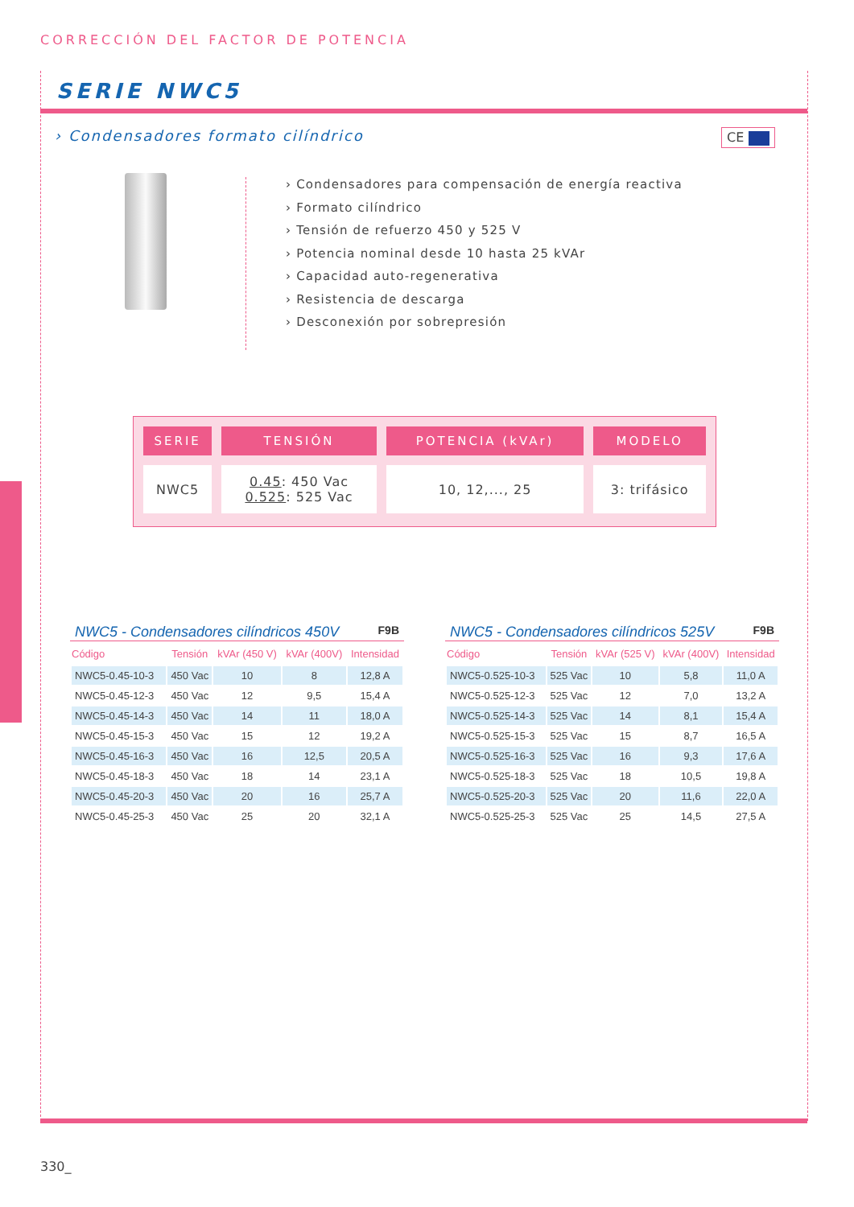CORRECCIÓN DEL FACTOR DE POTENCIA
SERIE NWC5
› Condensadores formato cilíndrico
CE
› Condensadores para compensación de energía reactiva
› Formato cilíndrico
› Tensión de refuerzo 450 y 525 V
› Potencia nominal desde 10 hasta 25 kVAr
› Capacidad auto-regenerativa
› Resistencia de descarga
› Desconexión por sobrepresión
| SERIE | TENSIÓN | POTENCIA (kVAr) | MODELO |
| --- | --- | --- | --- |
| NWC5 | 0.45 : 450 Vac 0.525 : 525 Vac | 10, 12,..., 25 | 3: trifásico |
NWC5 - Condensadores cilíndricos 450V F9B
| Código | Tensión | kVAr (450 V) | kVAr (400V) | Intensidad |
| --- | --- | --- | --- | --- |
| NWC5-0.45-10-3 | 450 Vac | 10 | 8 | 12,8 A |
| NWC5-0.45-12-3 | 450 Vac | 12 | 9,5 | 15,4 A |
| NWC5-0.45-14-3 | 450 Vac | 14 | 11 | 18,0 A |
| NWC5-0.45-15-3 | 450 Vac | 15 | 12 | 19,2 A |
| NWC5-0.45-16-3 | 450 Vac | 16 | 12,5 | 20,5 A |
| NWC5-0.45-18-3 | 450 Vac | 18 | 14 | 23,1 A |
| NWC5-0.45-20-3 | 450 Vac | 20 | 16 | 25,7 A |
| NWC5-0.45-25-3 | 450 Vac | 25 | 20 | 32,1 A |
NWC5 - Condensadores cilíndricos 525V F9B
| Código | Tensión | kVAr (525 V) | kVAr (400V) | Intensidad |
| --- | --- | --- | --- | --- |
| NWC5-0.525-10-3 | 525 Vac | 10 | 5,8 | 11,0 A |
| NWC5-0.525-12-3 | 525 Vac | 12 | 7,0 | 13,2 A |
| NWC5-0.525-14-3 | 525 Vac | 14 | 8,1 | 15,4 A |
| NWC5-0.525-15-3 | 525 Vac | 15 | 8,7 | 16,5 A |
| NWC5-0.525-16-3 | 525 Vac | 16 | 9,3 | 17,6 A |
| NWC5-0.525-18-3 | 525 Vac | 18 | 10,5 | 19,8 A |
| NWC5-0.525-20-3 | 525 Vac | 20 | 11,6 | 22,0 A |
| NWC5-0.525-25-3 | 525 Vac | 25 | 14,5 | 27,5 A |
330_